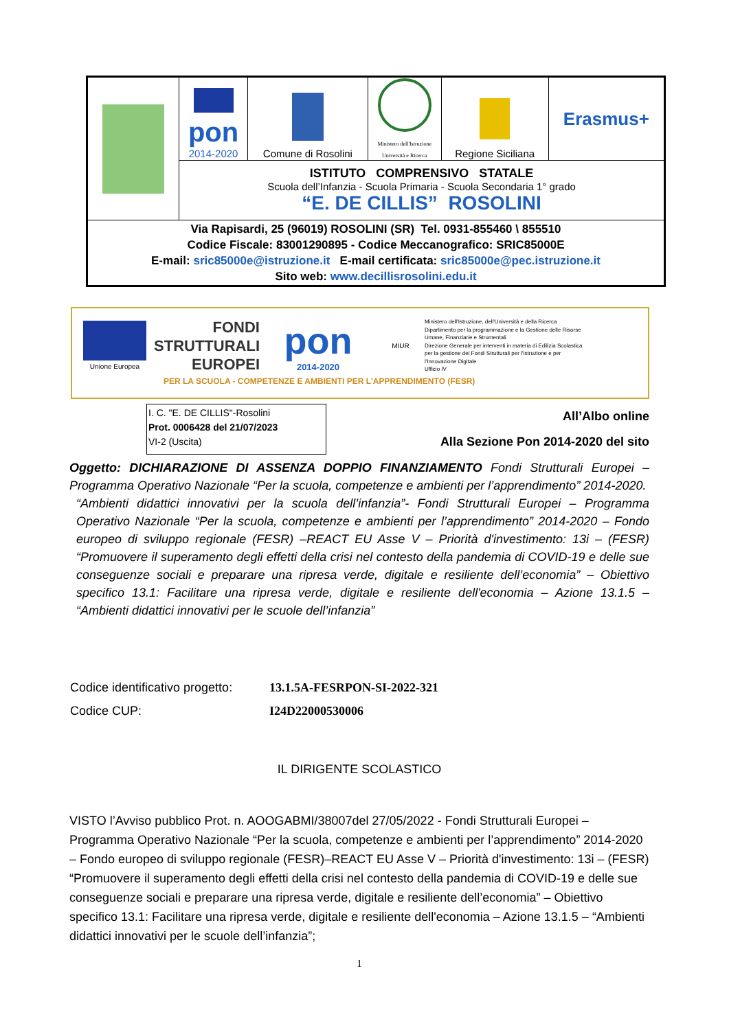| | pon 2014-2020 | Comune di Rosolini | Ministero dell'Istruzione Università e Ricerca | Regione Siciliana | Erasmus+ |
| | ISTITUTO COMPRENSIVO STATALE Scuola dell’Infanzia - Scuola Primaria - Scuola Secondaria 1° grado “E. DE CILLIS” ROSOLINI | | | | |
| Via Rapisardi, 25 (96019) ROSOLINI (SR) Tel. 0931-855460 \ 855510 Codice Fiscale: 83001290895 - Codice Meccanografico: SRIC85000E E-mail: sric85000e@istruzione.it E-mail certificata: sric85000e@pec.istruzione.it Sito web: www.decillisrosolini.edu.it | | | | | |
Unione Europea
FONDI
STRUTTURALI
EUROPEI
pon
2014-2020
MIUR
Ministero dell'Istruzione, dell'Università e della Ricerca
Dipartimento per la programmazione e la Gestione delle Risorse Umane, Finanziarie e Strumentali
Direzione Generale per interventi in materia di Edilizia Scolastica per la gestione dei Fondi Strutturali per l'Istruzione e per l'Innovazione Digitale
Ufficio IV
PER LA SCUOLA - COMPETENZE E AMBIENTI PER L'APPRENDIMENTO (FESR)
I. C. "E. DE CILLIS"-Rosolini
Prot. 0006428 del 21/07/2023
VI-2 (Uscita)
All’Albo online
Alla Sezione Pon 2014-2020 del sito
Oggetto: DICHIARAZIONE DI ASSENZA DOPPIO FINANZIAMENTO Fondi Strutturali Europei – Programma Operativo Nazionale “Per la scuola, competenze e ambienti per l’apprendimento” 2014-2020.
“Ambienti didattici innovativi per la scuola dell’infanzia”- Fondi Strutturali Europei – Programma Operativo Nazionale “Per la scuola, competenze e ambienti per l’apprendimento” 2014-2020 – Fondo europeo di sviluppo regionale (FESR) –REACT EU Asse V – Priorità d'investimento: 13i – (FESR) “Promuovere il superamento degli effetti della crisi nel contesto della pandemia di COVID-19 e delle sue conseguenze sociali e preparare una ripresa verde, digitale e resiliente dell’economia” – Obiettivo specifico 13.1: Facilitare una ripresa verde, digitale e resiliente dell'economia – Azione 13.1.5 – “Ambienti didattici innovativi per le scuole dell’infanzia”
| Codice identificativo progetto: | 13.1.5A-FESRPON-SI-2022-321 |
| Codice CUP: | I24D22000530006 |
IL DIRIGENTE SCOLASTICO
VISTO l’Avviso pubblico Prot. n. AOOGABMI/38007del 27/05/2022 - Fondi Strutturali Europei – Programma Operativo Nazionale “Per la scuola, competenze e ambienti per l’apprendimento” 2014-2020 – Fondo europeo di sviluppo regionale (FESR)–REACT EU Asse V – Priorità d'investimento: 13i – (FESR) “Promuovere il superamento degli effetti della crisi nel contesto della pandemia di COVID-19 e delle sue conseguenze sociali e preparare una ripresa verde, digitale e resiliente dell’economia” – Obiettivo specifico 13.1: Facilitare una ripresa verde, digitale e resiliente dell'economia – Azione 13.1.5 – “Ambienti didattici innovativi per le scuole dell’infanzia”;
1